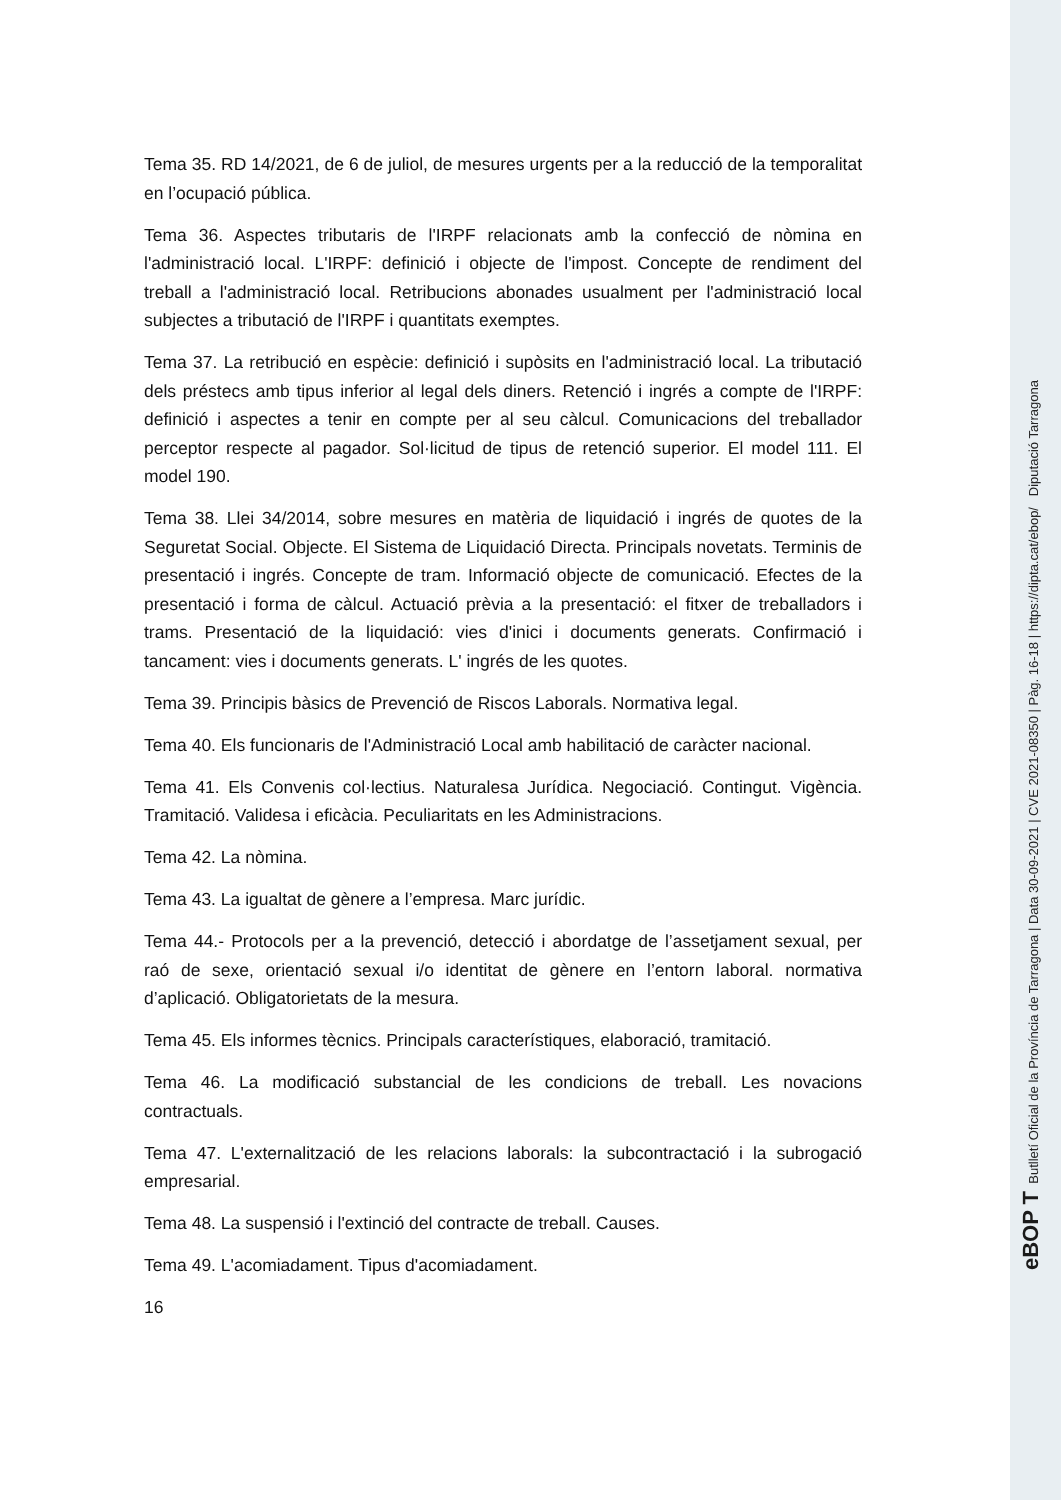Tema 35. RD 14/2021, de 6 de juliol, de mesures urgents per a la reducció de la temporalitat en l’ocupació pública.
Tema 36. Aspectes tributaris de l'IRPF relacionats amb la confecció de nòmina en l'administració local. L'IRPF: definició i objecte de l'impost. Concepte de rendiment del treball a l'administració local. Retribucions abonades usualment per l'administració local subjectes a tributació de l'IRPF i quantitats exemptes.
Tema 37. La retribució en espècie: definició i supòsits en l'administració local. La tributació dels préstecs amb tipus inferior al legal dels diners. Retenció i ingrés a compte de l'IRPF: definició i aspectes a tenir en compte per al seu càlcul. Comunicacions del treballador perceptor respecte al pagador. Sol·licitud de tipus de retenció superior. El model 111. El model 190.
Tema 38. Llei 34/2014, sobre mesures en matèria de liquidació i ingrés de quotes de la Seguretat Social. Objecte. El Sistema de Liquidació Directa. Principals novetats. Terminis de presentació i ingrés. Concepte de tram. Informació objecte de comunicació. Efectes de la presentació i forma de càlcul. Actuació prèvia a la presentació: el fitxer de treballadors i trams. Presentació de la liquidació: vies d'inici i documents generats. Confirmació i tancament: vies i documents generats. L' ingrés de les quotes.
Tema 39. Principis bàsics de Prevenció de Riscos Laborals. Normativa legal.
Tema 40. Els funcionaris de l'Administració Local amb habilitació de caràcter nacional.
Tema 41. Els Convenis col·lectius. Naturalesa Jurídica. Negociació. Contingut. Vigència. Tramitació. Validesa i eficàcia. Peculiaritats en les Administracions.
Tema 42. La nòmina.
Tema 43. La igualtat de gènere a l’empresa. Marc jurídic.
Tema 44.- Protocols per a la prevenció, detecció i abordatge de l’assetjament sexual, per raó de sexe, orientació sexual i/o identitat de gènere en l’entorn laboral. normativa d’aplicació. Obligatorietats de la mesura.
Tema 45. Els informes tècnics. Principals característiques, elaboració, tramitació.
Tema 46. La modificació substancial de les condicions de treball. Les novacions contractuals.
Tema 47. L'externalització de les relacions laborals: la subcontractació i la subrogació empresarial.
Tema 48. La suspensió i l'extinció del contracte de treball. Causes.
Tema 49. L'acomiadament. Tipus d'acomiadament.
16
eBOP T Butlletí Oficial de la Província de Tarragona | Data 30-09-2021 | CVE 2021-08350 | Pàg. 16-18 | https://dipta.cat/ebop/ Diputació Tarragona